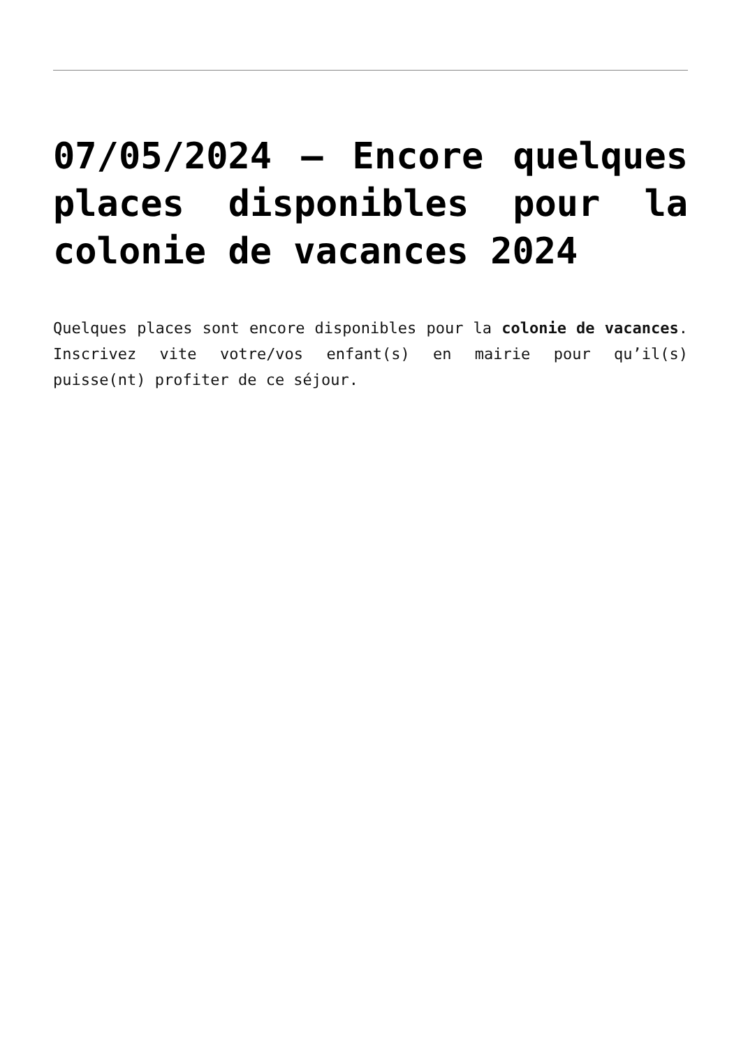07/05/2024 – Encore quelques places disponibles pour la colonie de vacances 2024
Quelques places sont encore disponibles pour la colonie de vacances. Inscrivez vite votre/vos enfant(s) en mairie pour qu’il(s) puisse(nt) profiter de ce séjour.